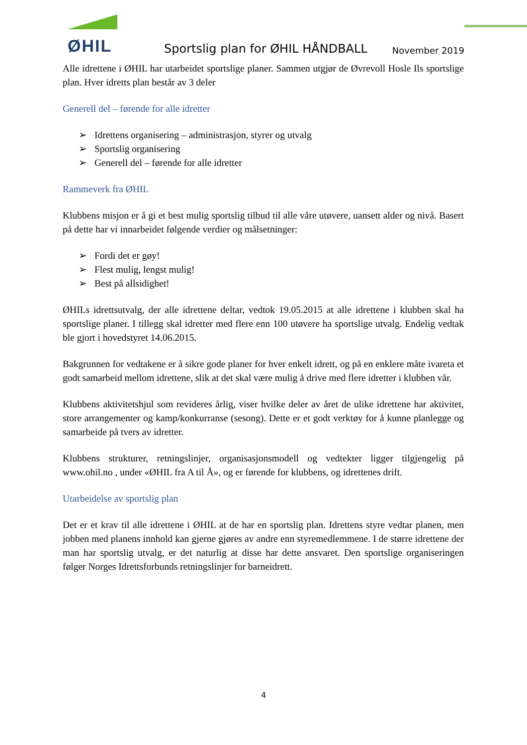ØHIL
Sportslig plan for ØHIL HÅNDBALL
November 2019
Alle idrettene i ØHIL har utarbeidet sportslige planer. Sammen utgjør de Øvrevoll Hosle Ils sportslige plan. Hver idretts plan består av 3 deler
Generell del – førende for alle idretter
➢ Idrettens organisering – administrasjon, styrer og utvalg
➢ Sportslig organisering
➢ Generell del – førende for alle idretter
Rammeverk fra ØHIL
Klubbens misjon er å gi et best mulig sportslig tilbud til alle våre utøvere, uansett alder og nivå. Basert på dette har vi innarbeidet følgende verdier og målsetninger:
➢ Fordi det er gøy!
➢ Flest mulig, lengst mulig!
➢ Best på allsidighet!
ØHILs idrettsutvalg, der alle idrettene deltar, vedtok 19.05.2015 at alle idrettene i klubben skal ha sportslige planer. I tillegg skal idretter med flere enn 100 utøvere ha sportslige utvalg. Endelig vedtak ble gjort i hovedstyret 14.06.2015.
Bakgrunnen for vedtakene er å sikre gode planer for hver enkelt idrett, og på en enklere måte ivareta et godt samarbeid mellom idrettene, slik at det skal være mulig å drive med flere idretter i klubben vår.
Klubbens aktivitetshjul som revideres årlig, viser hvilke deler av året de ulike idrettene har aktivitet, store arrangementer og kamp/konkurranse (sesong). Dette er et godt verktøy for å kunne planlegge og samarbeide på tvers av idretter.
Klubbens strukturer, retningslinjer, organisasjonsmodell og vedtekter ligger tilgjengelig på www.ohil.no , under «ØHIL fra A til Å», og er førende for klubbens, og idrettenes drift.
Utarbeidelse av sportslig plan
Det er et krav til alle idrettene i ØHIL at de har en sportslig plan. Idrettens styre vedtar planen, men jobben med planens innhold kan gjerne gjøres av andre enn styremedlemmene. I de større idrettene der man har sportslig utvalg, er det naturlig at disse har dette ansvaret. Den sportslige organiseringen følger Norges Idrettsforbunds retningslinjer for barneidrett.
4